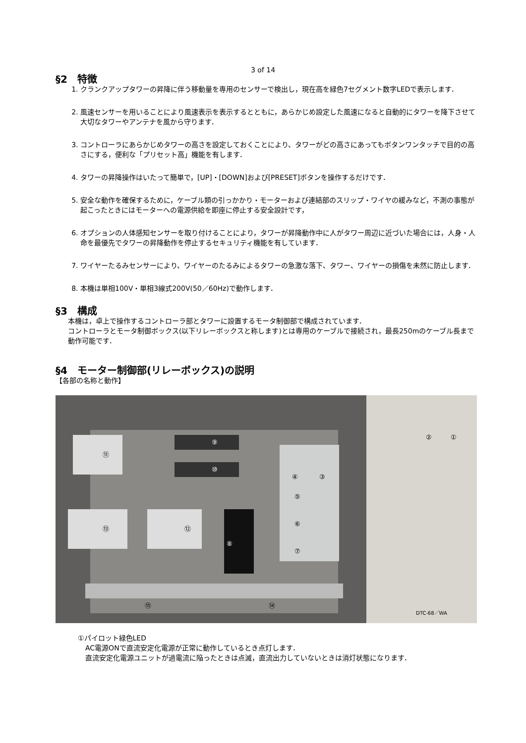3 of 14
§2　特徴
1. クランクアップタワーの昇降に伴う移動量を専用のセンサーで検出し，現在高を緑色7セグメント数字LEDで表示します．
2. 風速センサーを用いることにより風速表示を表示するとともに，あらかじめ設定した風速になると自動的にタワーを降下させて大切なタワーやアンテナを風から守ります．
3. コントローラにあらかじめタワーの高さを設定しておくことにより、タワーがどの高さにあってもボタンワンタッチで目的の高さにする，便利な「プリセット高」機能を有します．
4. タワーの昇降操作はいたって簡単で，[UP]・[DOWN]および[PRESET]ボタンを操作するだけです．
5. 安全な動作を確保するために，ケーブル類の引っかかり・モーターおよび連結部のスリップ・ワイヤの緩みなど，不測の事態が起こったときにはモーターへの電源供給を即座に停止する安全設計です，
6. オプションの人体感知センサーを取り付けることにより，タワーが昇降動作中に人がタワー周辺に近づいた場合には，人身・人命を最優先でタワーの昇降動作を停止するセキュリティ機能を有しています．
7. ワイヤーたるみセンサーにより、ワイヤーのたるみによるタワーの急激な落下、タワー、ワイヤーの損傷を未然に防止します．
8. 本機は単相100V・単相3線式200V(50／60Hz)で動作します．
§3　構成
本機は，卓上で操作するコントローラ部とタワーに設置するモータ制御部で構成されています．
コントローラとモータ制御ボックス(以下リレーボックスと称します)とは専用のケーブルで接続され，最長250mのケーブル長まで動作可能です．
§4　モーター制御部(リレーボックス)の説明
【各部の名称と動作】
⑪
⑬ ⑫
⑨
⑩
⑧
④ ③
⑤
⑥
⑦
⑮ ⑭
② ①
DTC-68／WA
①パイロット緑色LED
AC電源ONで直流安定化電源が正常に動作しているとき点灯します．
直流安定化電源ユニットが過電流に陥ったときは点滅，直流出力していないときは消灯状態になります．